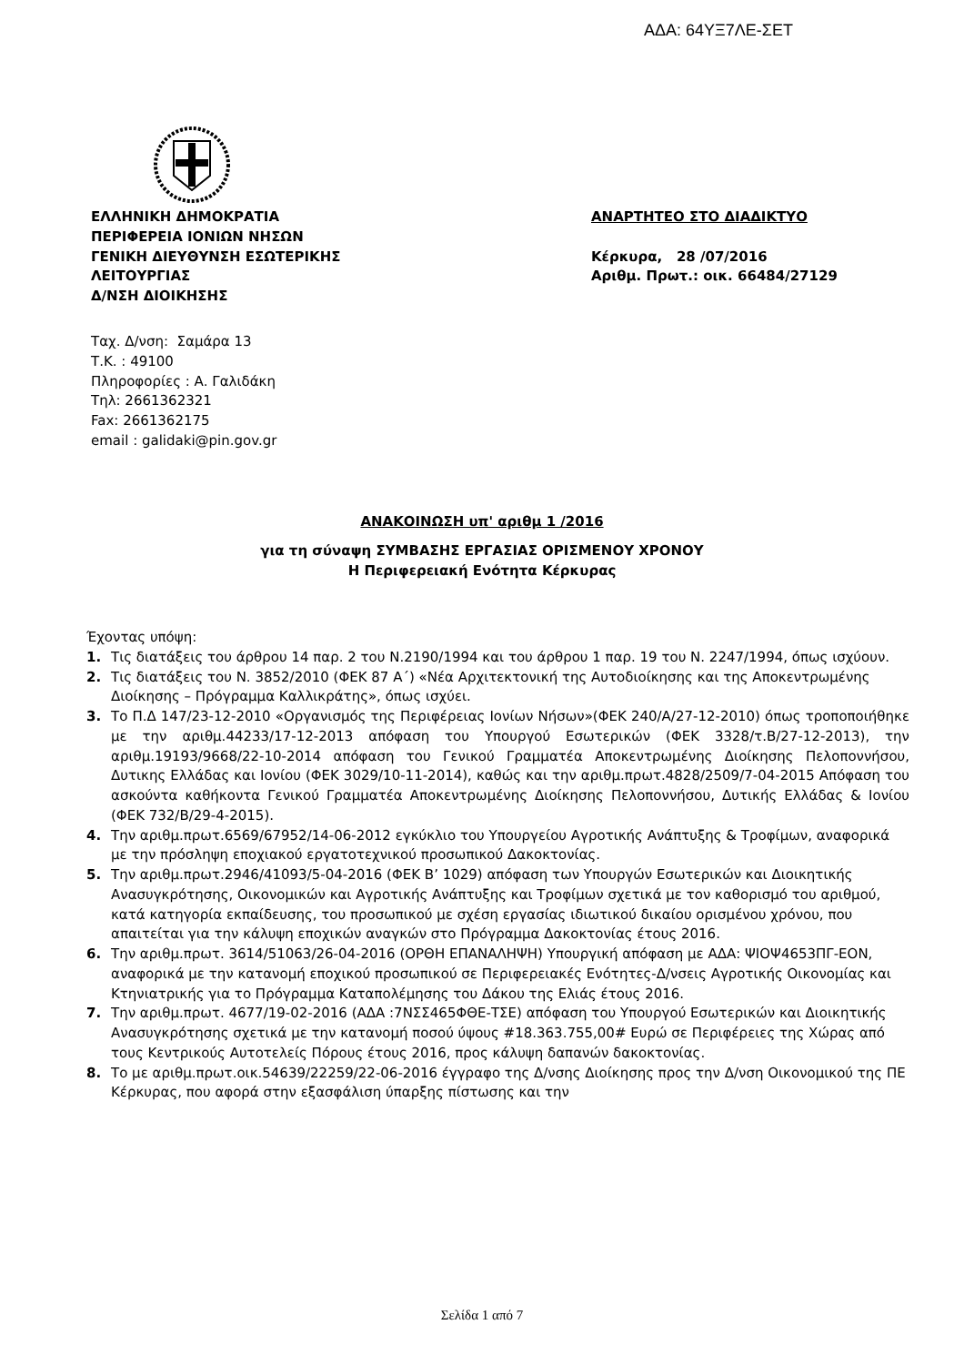ΑΔΑ: 64ΥΞ7ΛΕ-ΣΕΤ
ΕΛΛΗΝΙΚΗ ΔΗΜΟΚΡΑΤΙΑ
ΠΕΡΙΦΕΡΕΙΑ ΙΟΝΙΩΝ ΝΗΣΩΝ
ΓΕΝΙΚΗ ΔΙΕΥΘΥΝΣΗ ΕΣΩΤΕΡΙΚΗΣ
ΛΕΙΤΟΥΡΓΙΑΣ
Δ/ΝΣΗ ΔΙΟΙΚΗΣΗΣ
ΑΝΑΡΤΗΤΕΟ ΣΤΟ ΔΙΑΔΙΚΤΥΟ
Κέρκυρα, 28 /07/2016
Αριθμ. Πρωτ.: οικ. 66484/27129
Ταχ. Δ/νση: Σαμάρα 13
Τ.Κ. : 49100
Πληροφορίες : Α. Γαλιδάκη
Τηλ: 2661362321
Fax: 2661362175
email : galidaki@pin.gov.gr
ΑΝΑΚΟΙΝΩΣΗ υπ' αριθμ 1 /2016
για τη σύναψη ΣΥΜΒΑΣΗΣ ΕΡΓΑΣΙΑΣ ΟΡΙΣΜΕΝΟΥ ΧΡΟΝΟΥ
Η Περιφερειακή Ενότητα Κέρκυρας
Έχοντας υπόψη:
1. Τις διατάξεις του άρθρου 14 παρ. 2 του Ν.2190/1994 και του άρθρου 1 παρ. 19 του Ν. 2247/1994, όπως ισχύουν.
2. Τις διατάξεις του Ν. 3852/2010 (ΦΕΚ 87 Α΄) «Νέα Αρχιτεκτονική της Αυτοδιοίκησης και της Αποκεντρωμένης Διοίκησης – Πρόγραμμα Καλλικράτης», όπως ισχύει.
3. Το Π.Δ 147/23-12-2010 «Οργανισμός της Περιφέρειας Ιονίων Νήσων»(ΦΕΚ 240/Α/27-12-2010) όπως τροποποιήθηκε με την αριθμ.44233/17-12-2013 απόφαση του Υπουργού Εσωτερικών (ΦΕΚ 3328/τ.Β/27-12-2013), την αριθμ.19193/9668/22-10-2014 απόφαση του Γενικού Γραμματέα Αποκεντρωμένης Διοίκησης Πελοποννήσου, Δυτικης Ελλάδας και Ιονίου (ΦΕΚ 3029/10-11-2014), καθώς και την αριθμ.πρωτ.4828/2509/7-04-2015 Απόφαση του ασκούντα καθήκοντα Γενικού Γραμματέα Αποκεντρωμένης Διοίκησης Πελοποννήσου, Δυτικής Ελλάδας & Ιονίου (ΦΕΚ 732/Β/29-4-2015).
4. Την αριθμ.πρωτ.6569/67952/14-06-2012 εγκύκλιο του Υπουργείου Αγροτικής Ανάπτυξης & Τροφίμων, αναφορικά με την πρόσληψη εποχιακού εργατοτεχνικού προσωπικού Δακοκτονίας.
5. Την αριθμ.πρωτ.2946/41093/5-04-2016 (ΦΕΚ Β’ 1029) απόφαση των Υπουργών Εσωτερικών και Διοικητικής Ανασυγκρότησης, Οικονομικών και Αγροτικής Ανάπτυξης και Τροφίμων σχετικά με τον καθορισμό του αριθμού, κατά κατηγορία εκπαίδευσης, του προσωπικού με σχέση εργασίας ιδιωτικού δικαίου ορισμένου χρόνου, που απαιτείται για την κάλυψη εποχικών αναγκών στο Πρόγραμμα Δακοκτονίας έτους 2016.
6. Την αριθμ.πρωτ. 3614/51063/26-04-2016 (ΟΡΘΗ ΕΠΑΝΑΛΗΨΗ) Υπουργική απόφαση με ΑΔΑ: ΨΙΟΨ4653ΠΓ-ΕΟΝ, αναφορικά με την κατανομή εποχικού προσωπικού σε Περιφερειακές Ενότητες-Δ/νσεις Αγροτικής Οικονομίας και Κτηνιατρικής για το Πρόγραμμα Καταπολέμησης του Δάκου της Ελιάς έτους 2016.
7. Την αριθμ.πρωτ. 4677/19-02-2016 (ΑΔΑ :7ΝΣΣ465ΦΘΕ-ΤΣΕ) απόφαση του Υπουργού Εσωτερικών και Διοικητικής Ανασυγκρότησης σχετικά με την κατανομή ποσού ύψους #18.363.755,00# Ευρώ σε Περιφέρειες της Χώρας από τους Κεντρικούς Αυτοτελείς Πόρους έτους 2016, προς κάλυψη δαπανών δακοκτονίας.
8. Το με αριθμ.πρωτ.οικ.54639/22259/22-06-2016 έγγραφο της Δ/νσης Διοίκησης προς την Δ/νση Οικονομικού της ΠΕ Κέρκυρας, που αφορά στην εξασφάλιση ύπαρξης πίστωσης και την
Σελίδα 1 από 7